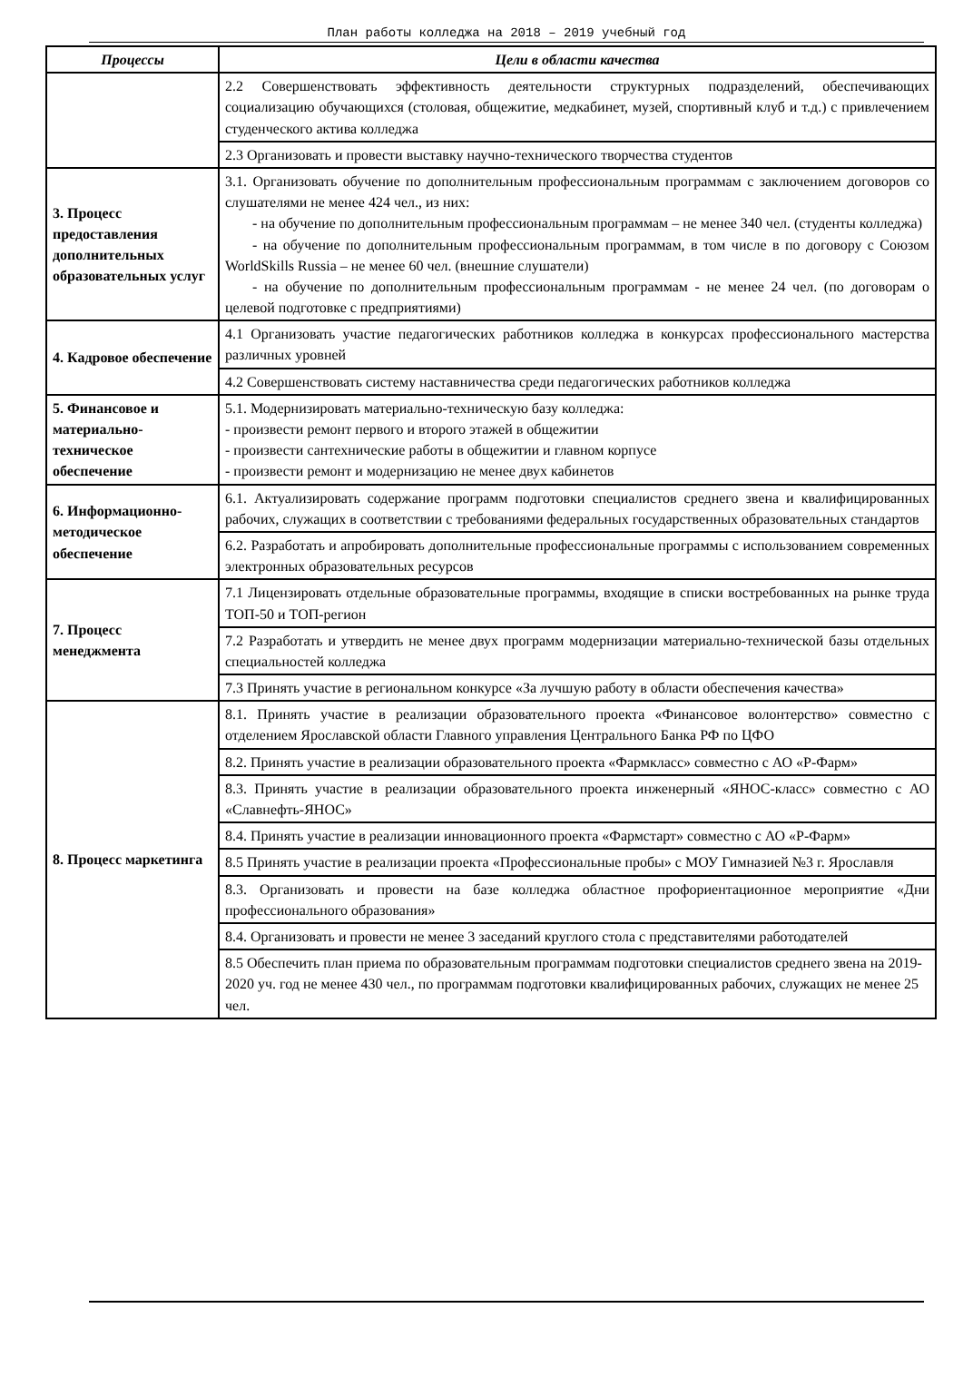План работы колледжа на 2018 – 2019 учебный год
| Процессы | Цели в области качества |
| --- | --- |
| | 2.2 Совершенствовать эффективность деятельности структурных подразделений, обеспечивающих социализацию обучающихся (столовая, общежитие, медкабинет, музей, спортивный клуб и т.д.) с привлечением студенческого актива колледжа |
| | 2.3 Организовать и провести выставку научно-технического творчества студентов |
| 3. Процесс предоставления дополнительных образовательных услуг | 3.1. Организовать обучение по дополнительным профессиональным программам с заключением договоров со слушателями не менее 424 чел., из них: - на обучение по дополнительным профессиональным программам – не менее 340 чел. (студенты колледжа) - на обучение по дополнительным профессиональным программам, в том числе в по договору с Союзом WorldSkills Russia – не менее 60 чел. (внешние слушатели) - на обучение по дополнительным профессиональным программам - не менее 24 чел. (по договорам о целевой подготовке с предприятиями) |
| 4. Кадровое обеспечение | 4.1 Организовать участие педагогических работников колледжа в конкурсах профессионального мастерства различных уровней |
| | 4.2 Совершенствовать систему наставничества среди педагогических работников колледжа |
| 5. Финансовое и материально-техническое обеспечение | 5.1. Модернизировать материально-техническую базу колледжа: - произвести ремонт первого и второго этажей в общежитии - произвести сантехнические работы в общежитии и главном корпусе - произвести ремонт и модернизацию не менее двух кабинетов |
| 6. Информационно-методическое обеспечение | 6.1. Актуализировать содержание программ подготовки специалистов среднего звена и квалифицированных рабочих, служащих в соответствии с требованиями федеральных государственных образовательных стандартов |
| | 6.2. Разработать и апробировать дополнительные профессиональные программы с использованием современных электронных образовательных ресурсов |
| 7. Процесс менеджмента | 7.1 Лицензировать отдельные образовательные программы, входящие в списки востребованных на рынке труда ТОП-50 и ТОП-регион |
| | 7.2 Разработать и утвердить не менее двух программ модернизации материально-технической базы отдельных специальностей колледжа |
| | 7.3 Принять участие в региональном конкурсе «За лучшую работу в области обеспечения качества» |
| 8. Процесс маркетинга | 8.1. Принять участие в реализации образовательного проекта «Финансовое волонтерство» совместно с отделением Ярославской области Главного управления Центрального Банка РФ по ЦФО |
| | 8.2. Принять участие в реализации образовательного проекта «Фармкласс» совместно с АО «Р-Фарм» |
| | 8.3. Принять участие в реализации образовательного проекта инженерный «ЯНОС-класс» совместно с АО «Славнефть-ЯНОС» |
| | 8.4. Принять участие в реализации инновационного проекта «Фармстарт» совместно с АО «Р-Фарм» |
| | 8.5 Принять участие в реализации проекта «Профессиональные пробы» с МОУ Гимназией №3 г. Ярославля |
| | 8.3. Организовать и провести на базе колледжа областное профориентационное мероприятие «Дни профессионального образования» |
| | 8.4. Организовать и провести не менее 3 заседаний круглого стола с представителями работодателей |
| | 8.5 Обеспечить план приема по образовательным программам подготовки специалистов среднего звена на 2019-2020 уч. год не менее 430 чел., по программам подготовки квалифицированных рабочих, служащих не менее 25 чел. |